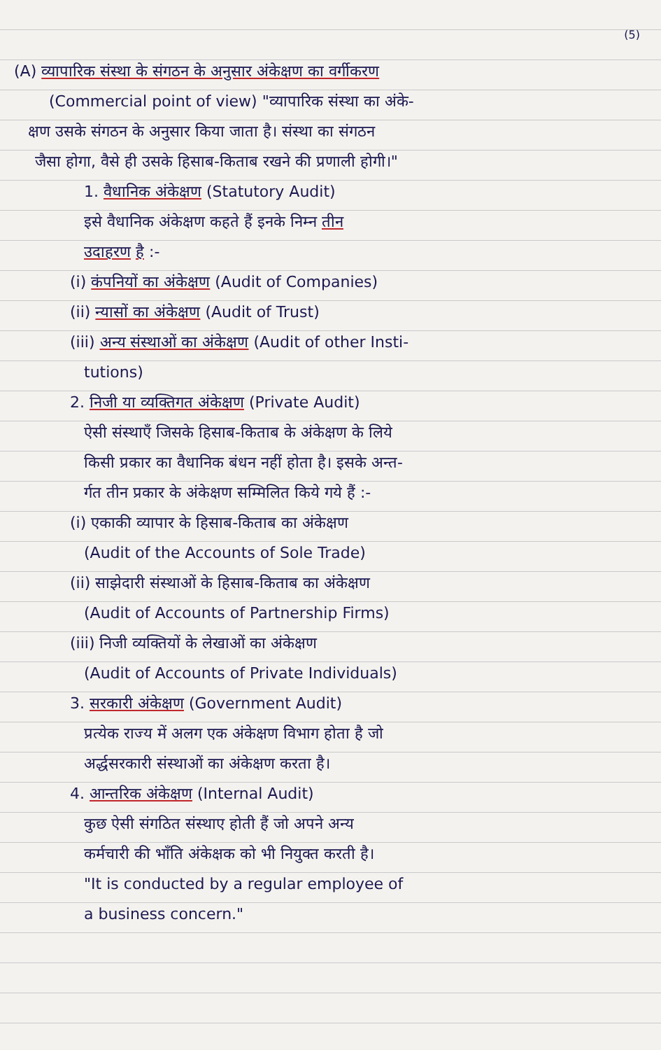(5)
(A) व्यापारिक संस्था के संगठन के अनुसार अंकेक्षण का वर्गीकरण
(Commercial point of view) "व्यापारिक संस्था का अंके-
क्षण उसके संगठन के अनुसार किया जाता है। संस्था का संगठन
जैसा होगा, वैसे ही उसके हिसाब-किताब रखने की प्रणाली होगी।"
1. वैधानिक अंकेक्षण (Statutory Audit)
इसे वैधानिक अंकेक्षण कहते हैं इनके निम्न तीन
उदाहरण है :-
(i) कंपनियों का अंकेक्षण (Audit of Companies)
(ii) न्यासों का अंकेक्षण (Audit of Trust)
(iii) अन्य संस्थाओं का अंकेक्षण (Audit of other Insti-
tutions)
2. निजी या व्यक्तिगत अंकेक्षण (Private Audit)
ऐसी संस्थाएँ जिसके हिसाब-किताब के अंकेक्षण के लिये
किसी प्रकार का वैधानिक बंधन नहीं होता है। इसके अन्त-
र्गत तीन प्रकार के अंकेक्षण सम्मिलित किये गये हैं :-
(i) एकाकी व्यापार के हिसाब-किताब का अंकेक्षण
(Audit of the Accounts of Sole Trade)
(ii) साझेदारी संस्थाओं के हिसाब-किताब का अंकेक्षण
(Audit of Accounts of Partnership Firms)
(iii) निजी व्यक्तियों के लेखाओं का अंकेक्षण
(Audit of Accounts of Private Individuals)
3. सरकारी अंकेक्षण (Government Audit)
प्रत्येक राज्य में अलग एक अंकेक्षण विभाग होता है जो
अर्द्धसरकारी संस्थाओं का अंकेक्षण करता है।
4. आन्तरिक अंकेक्षण (Internal Audit)
कुछ ऐसी संगठित संस्थाए होती हैं जो अपने अन्य
कर्मचारी की भाँति अंकेक्षक को भी नियुक्त करती है।
"It is conducted by a regular employee of
a business concern."